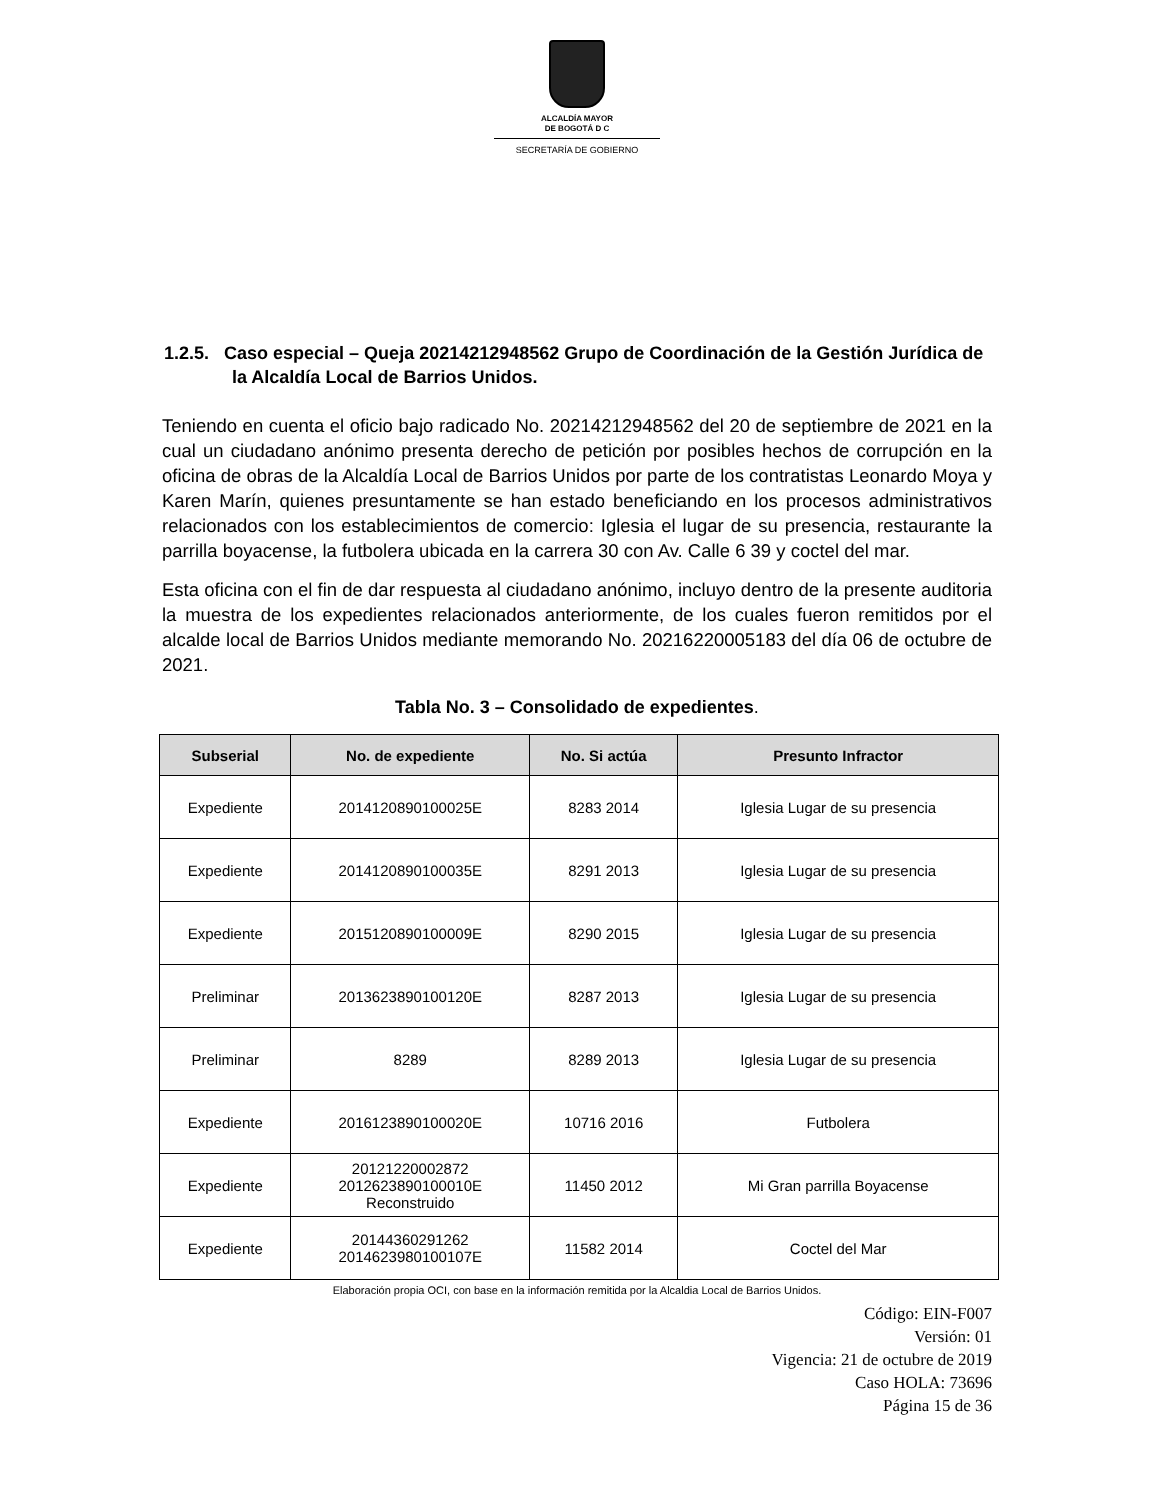ALCALDÍA MAYOR
DE BOGOTÁ D C
SECRETARÍA DE GOBIERNO
1.2.5. Caso especial – Queja 20214212948562 Grupo de Coordinación de la Gestión Jurídica de la Alcaldía Local de Barrios Unidos.
Teniendo en cuenta el oficio bajo radicado No. 20214212948562 del 20 de septiembre de 2021 en la cual un ciudadano anónimo presenta derecho de petición por posibles hechos de corrupción en la oficina de obras de la Alcaldía Local de Barrios Unidos por parte de los contratistas Leonardo Moya y Karen Marín, quienes presuntamente se han estado beneficiando en los procesos administrativos relacionados con los establecimientos de comercio: Iglesia el lugar de su presencia, restaurante la parrilla boyacense, la futbolera ubicada en la carrera 30 con Av. Calle 6 39 y coctel del mar.
Esta oficina con el fin de dar respuesta al ciudadano anónimo, incluyo dentro de la presente auditoria la muestra de los expedientes relacionados anteriormente, de los cuales fueron remitidos por el alcalde local de Barrios Unidos mediante memorando No. 20216220005183 del día 06 de octubre de 2021.
Tabla No. 3 – Consolidado de expedientes.
| Subserial | No. de expediente | No. Si actúa | Presunto Infractor |
| --- | --- | --- | --- |
| Expediente | 2014120890100025E | 8283 2014 | Iglesia Lugar de su presencia |
| Expediente | 2014120890100035E | 8291 2013 | Iglesia Lugar de su presencia |
| Expediente | 2015120890100009E | 8290 2015 | Iglesia Lugar de su presencia |
| Preliminar | 2013623890100120E | 8287 2013 | Iglesia Lugar de su presencia |
| Preliminar | 8289 | 8289 2013 | Iglesia Lugar de su presencia |
| Expediente | 2016123890100020E | 10716 2016 | Futbolera |
| Expediente | 20121220002872 2012623890100010E Reconstruido | 11450 2012 | Mi Gran parrilla Boyacense |
| Expediente | 20144360291262 2014623980100107E | 11582 2014 | Coctel del Mar |
Elaboración propia OCI, con base en la información remitida por la Alcaldia Local de Barrios Unidos.
Código: EIN-F007
Versión: 01
Vigencia: 21 de octubre de 2019
Caso HOLA: 73696
Página 15 de 36